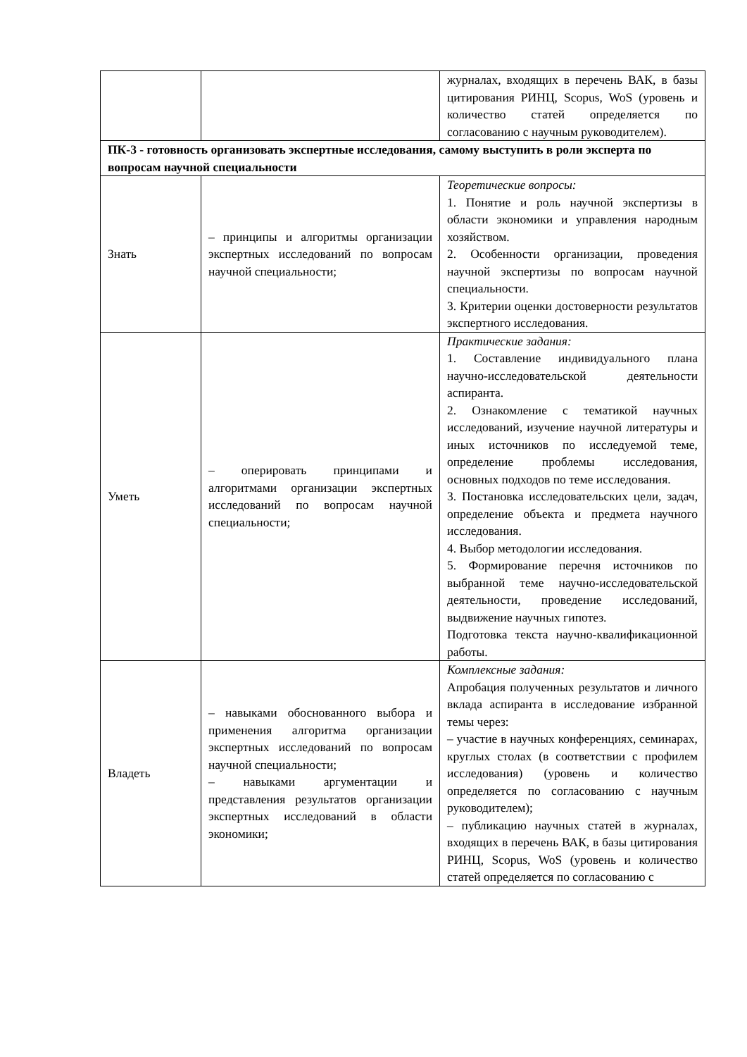| | | журналах, входящих в перечень ВАК, в базы цитирования РИНЦ, Scopus, WoS (уровень и количество статей определяется по согласованию с научным руководителем). |
| ПК-3 - готовность организовать экспертные исследования, самому выступить в роли эксперта по вопросам научной специальности | | |
| Знать | – принципы и алгоритмы организации экспертных исследований по вопросам научной специальности; | Теоретические вопросы: 1. Понятие и роль научной экспертизы в области экономики и управления народным хозяйством. 2. Особенности организации, проведения научной экспертизы по вопросам научной специальности. 3. Критерии оценки достоверности результатов экспертного исследования. |
| Уметь | – оперировать принципами и алгоритмами организации экспертных исследований по вопросам научной специальности; | Практические задания: 1. Составление индивидуального плана научно-исследовательской деятельности аспиранта. 2. Ознакомление с тематикой научных исследований, изучение научной литературы и иных источников по исследуемой теме, определение проблемы исследования, основных подходов по теме исследования. 3. Постановка исследовательских цели, задач, определение объекта и предмета научного исследования. 4. Выбор методологии исследования. 5. Формирование перечня источников по выбранной теме научно-исследовательской деятельности, проведение исследований, выдвижение научных гипотез. Подготовка текста научно-квалификационной работы. |
| Владеть | – навыками обоснованного выбора и применения алгоритма организации экспертных исследований по вопросам научной специальности; – навыками аргументации и представления результатов организации экспертных исследований в области экономики; | Комплексные задания: Апробация полученных результатов и личного вклада аспиранта в исследование избранной темы через: – участие в научных конференциях, семинарах, круглых столах (в соответствии с профилем исследования) (уровень и количество определяется по согласованию с научным руководителем); – публикацию научных статей в журналах, входящих в перечень ВАК, в базы цитирования РИНЦ, Scopus, WoS (уровень и количество статей определяется по согласованию с |